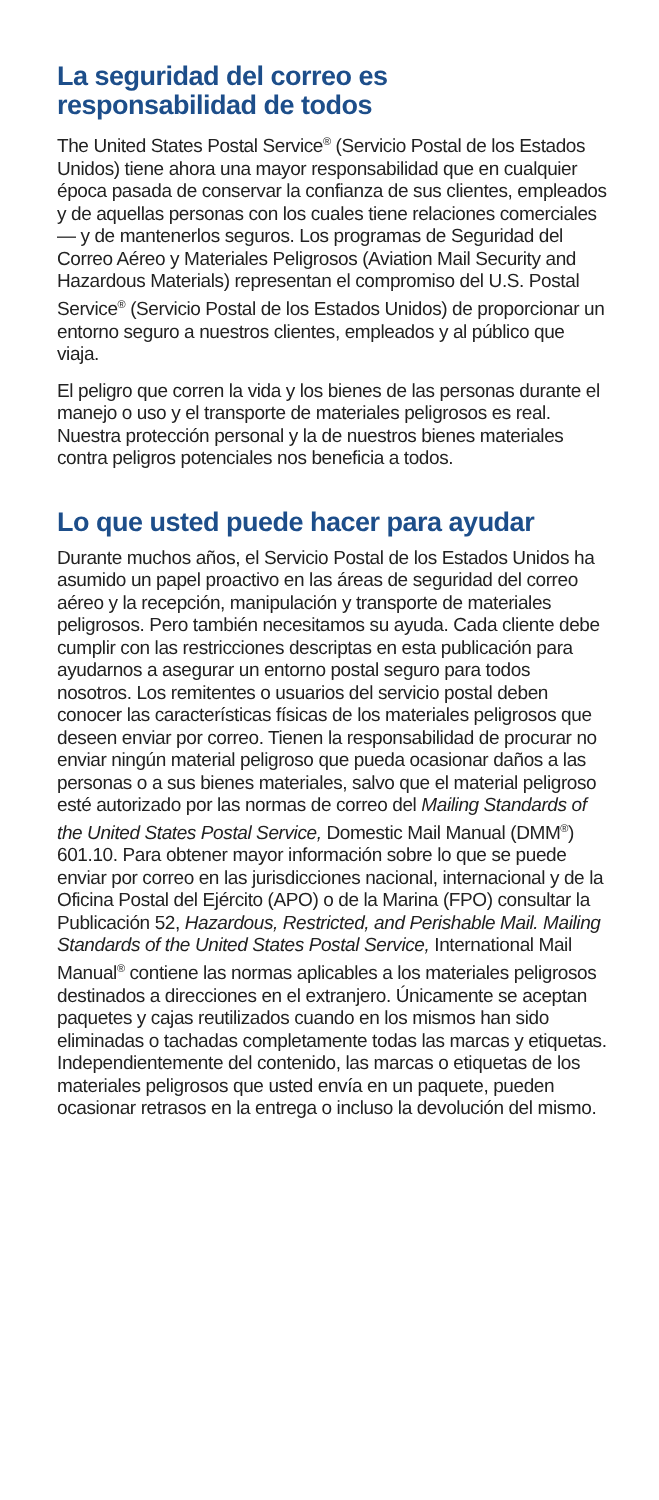La seguridad del correo es
responsabilidad de todos
The United States Postal Service<sup>®</sup> (Servicio Postal de los Estados Unidos) tiene ahora una mayor responsabilidad que en cualquier época pasada de conservar la confianza de sus clientes, empleados y de aquellas personas con los cuales tiene relaciones comerciales — y de mantenerlos seguros. Los programas de Seguridad del Correo Aéreo y Materiales Peligrosos (Aviation Mail Security and Hazardous Materials) representan el compromiso del U.S. Postal Service<sup>®</sup> (Servicio Postal de los Estados Unidos) de proporcionar un entorno seguro a nuestros clientes, empleados y al público que viaja.
El peligro que corren la vida y los bienes de las personas durante el manejo o uso y el transporte de materiales peligrosos es real. Nuestra protección personal y la de nuestros bienes materiales contra peligros potenciales nos beneficia a todos.
Lo que usted puede hacer para ayudar
Durante muchos años, el Servicio Postal de los Estados Unidos ha asumido un papel proactivo en las áreas de seguridad del correo aéreo y la recepción, manipulación y transporte de materiales peligrosos. Pero también necesitamos su ayuda. Cada cliente debe cumplir con las restricciones descriptas en esta publicación para ayudarnos a asegurar un entorno postal seguro para todos nosotros. Los remitentes o usuarios del servicio postal deben conocer las características físicas de los materiales peligrosos que deseen enviar por correo. Tienen la responsabilidad de procurar no enviar ningún material peligroso que pueda ocasionar daños a las personas o a sus bienes materiales, salvo que el material peligroso esté autorizado por las normas de correo del Mailing Standards of the United States Postal Service, Domestic Mail Manual (DMM<sup>®</sup>) 601.10. Para obtener mayor información sobre lo que se puede enviar por correo en las jurisdicciones nacional, internacional y de la Oficina Postal del Ejército (APO) o de la Marina (FPO) consultar la Publicación 52, Hazardous, Restricted, and Perishable Mail. Mailing Standards of the United States Postal Service, International Mail Manual<sup>®</sup> contiene las normas aplicables a los materiales peligrosos destinados a direcciones en el extranjero. Únicamente se aceptan paquetes y cajas reutilizados cuando en los mismos han sido eliminadas o tachadas completamente todas las marcas y etiquetas. Independientemente del contenido, las marcas o etiquetas de los materiales peligrosos que usted envía en un paquete, pueden ocasionar retrasos en la entrega o incluso la devolución del mismo.